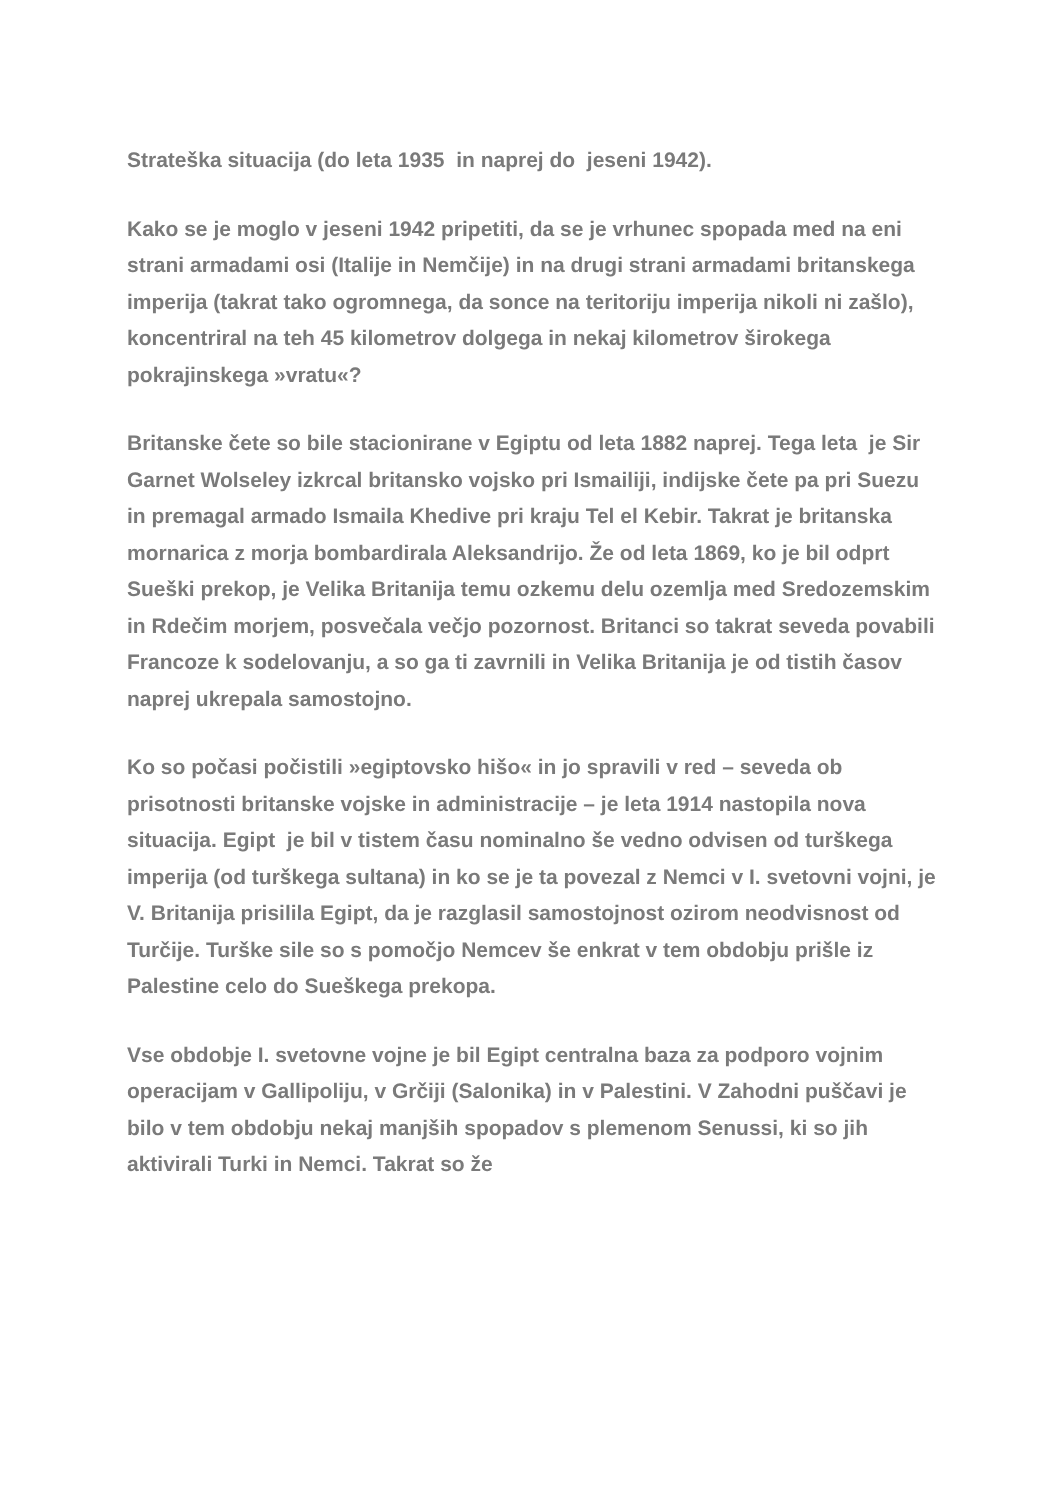Strateška situacija (do leta 1935 in naprej do jeseni 1942).
Kako se je moglo v jeseni 1942 pripetiti, da se je vrhunec spopada med na eni strani armadami osi (Italije in Nemčije) in na drugi strani armadami britanskega imperija (takrat tako ogromnega, da sonce na teritoriju imperija nikoli ni zašlo), koncentriral na teh 45 kilometrov dolgega in nekaj kilometrov širokega pokrajinskega »vratu«?
Britanske čete so bile stacionirane v Egiptu od leta 1882 naprej. Tega leta je Sir Garnet Wolseley izkrcal britansko vojsko pri Ismailiji, indijske čete pa pri Suezu in premagal armado Ismaila Khedive pri kraju Tel el Kebir. Takrat je britanska mornarica z morja bombardirala Aleksandrijo. Že od leta 1869, ko je bil odprt Sueški prekop, je Velika Britanija temu ozkemu delu ozemlja med Sredozemskim in Rdečim morjem, posvečala večjo pozornost. Britanci so takrat seveda povabili Francoze k sodelovanju, a so ga ti zavrnili in Velika Britanija je od tistih časov naprej ukrepala samostojno.
Ko so počasi počistili »egiptovsko hišo« in jo spravili v red – seveda ob prisotnosti britanske vojske in administracije – je leta 1914 nastopila nova situacija. Egipt je bil v tistem času nominalno še vedno odvisen od turškega imperija (od turškega sultana) in ko se je ta povezal z Nemci v I. svetovni vojni, je V. Britanija prisililа Egipt, da je razglasil samostojnost ozirom neodvisnost od Turčije. Turške sile so s pomočjo Nemcev še enkrat v tem obdobju prišle iz Palestine celo do Sueškega prekopa.
Vse obdobje I. svetovne vojne je bil Egipt centralna baza za podporo vojnim operacijam v Gallipoliju, v Grčiji (Salonika) in v Palestini. V Zahodni puščavi je bilo v tem obdobju nekaj manjših spopadov s plemenom Senussi, ki so jih aktivirali Turki in Nemci. Takrat so že